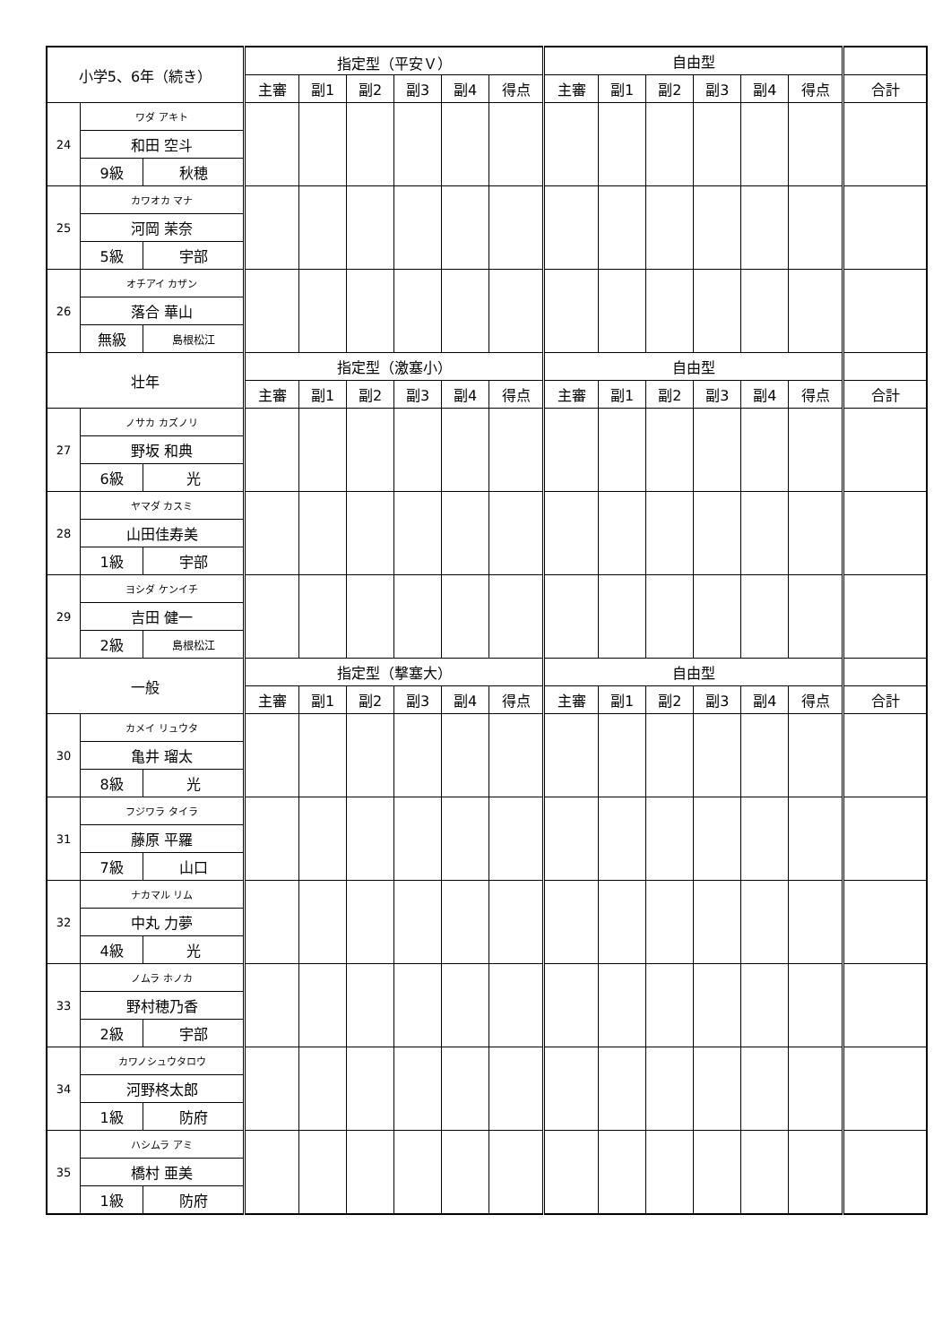| 小学5、6年（続き） | | | 指定型（平安Ｖ） | | | | | | 自由型 | | | | | | |
| --- | --- | --- | --- | --- | --- | --- | --- | --- | --- | --- | --- | --- | --- | --- | --- |
| | | | 主審 | 副1 | 副2 | 副3 | 副4 | 得点 | 主審 | 副1 | 副2 | 副3 | 副4 | 得点 | 合計 |
| 24 | ワダ アキト | | | | | | | | | | | | | | |
| | 和田 空斗 | | | | | | | | | | | | | | |
| | 9級 | 秋穂 | | | | | | | | | | | | | |
| 25 | カワオカ マナ | | | | | | | | | | | | | | |
| | 河岡 茉奈 | | | | | | | | | | | | | | |
| | 5級 | 宇部 | | | | | | | | | | | | | |
| 26 | オチアイ カザン | | | | | | | | | | | | | | |
| | 落合 華山 | | | | | | | | | | | | | | |
| | 無級 | 島根松江 | | | | | | | | | | | | | |
| 壮年 | | | 指定型（激塞小） | | | | | | 自由型 | | | | | | |
| | | | 主審 | 副1 | 副2 | 副3 | 副4 | 得点 | 主審 | 副1 | 副2 | 副3 | 副4 | 得点 | 合計 |
| 27 | ノサカ カズノリ | | | | | | | | | | | | | | |
| | 野坂 和典 | | | | | | | | | | | | | | |
| | 6級 | 光 | | | | | | | | | | | | | |
| 28 | ヤマダ カスミ | | | | | | | | | | | | | | |
| | 山田佳寿美 | | | | | | | | | | | | | | |
| | 1級 | 宇部 | | | | | | | | | | | | | |
| 29 | ヨシダ ケンイチ | | | | | | | | | | | | | | |
| | 吉田 健一 | | | | | | | | | | | | | | |
| | 2級 | 島根松江 | | | | | | | | | | | | | |
| 一般 | | | 指定型（撃塞大） | | | | | | 自由型 | | | | | | |
| | | | 主審 | 副1 | 副2 | 副3 | 副4 | 得点 | 主審 | 副1 | 副2 | 副3 | 副4 | 得点 | 合計 |
| 30 | カメイ リュウタ | | | | | | | | | | | | | | |
| | 亀井 瑠太 | | | | | | | | | | | | | | |
| | 8級 | 光 | | | | | | | | | | | | | |
| 31 | フジワラ タイラ | | | | | | | | | | | | | | |
| | 藤原 平羅 | | | | | | | | | | | | | | |
| | 7級 | 山口 | | | | | | | | | | | | | |
| 32 | ナカマル リム | | | | | | | | | | | | | | |
| | 中丸 力夢 | | | | | | | | | | | | | | |
| | 4級 | 光 | | | | | | | | | | | | | |
| 33 | ノムラ ホノカ | | | | | | | | | | | | | | |
| | 野村穂乃香 | | | | | | | | | | | | | | |
| | 2級 | 宇部 | | | | | | | | | | | | | |
| 34 | カワノシュウタロウ | | | | | | | | | | | | | | |
| | 河野柊太郎 | | | | | | | | | | | | | | |
| | 1級 | 防府 | | | | | | | | | | | | | |
| 35 | ハシムラ アミ | | | | | | | | | | | | | | |
| | 橋村 亜美 | | | | | | | | | | | | | | |
| | 1級 | 防府 | | | | | | | | | | | | | |